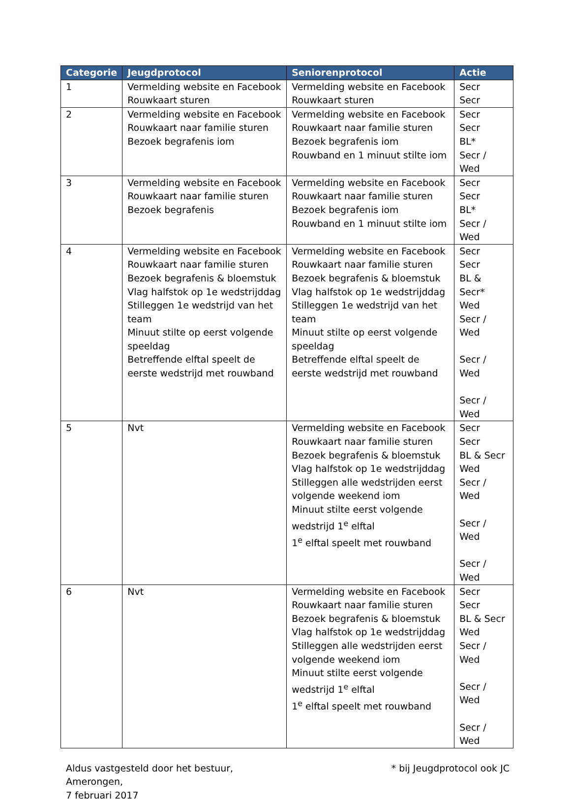| Categorie | Jeugdprotocol | Seniorenprotocol | Actie |
| --- | --- | --- | --- |
| 1 | Vermelding website en Facebook Rouwkaart sturen | Vermelding website en Facebook Rouwkaart sturen | Secr Secr |
| 2 | Vermelding website en Facebook Rouwkaart naar familie sturen Bezoek begrafenis iom | Vermelding website en Facebook Rouwkaart naar familie sturen Bezoek begrafenis iom Rouwband en 1 minuut stilte iom | Secr Secr BL* Secr / Wed |
| 3 | Vermelding website en Facebook Rouwkaart naar familie sturen Bezoek begrafenis | Vermelding website en Facebook Rouwkaart naar familie sturen Bezoek begrafenis iom Rouwband en 1 minuut stilte iom | Secr Secr BL* Secr / Wed |
| 4 | Vermelding website en Facebook Rouwkaart naar familie sturen Bezoek begrafenis & bloemstuk Vlag halfstok op 1e wedstrijddag Stilleggen 1e wedstrijd van het team Minuut stilte op eerst volgende speeldag Betreffende elftal speelt de eerste wedstrijd met rouwband | Vermelding website en Facebook Rouwkaart naar familie sturen Bezoek begrafenis & bloemstuk Vlag halfstok op 1e wedstrijddag Stilleggen 1e wedstrijd van het team Minuut stilte op eerst volgende speeldag Betreffende elftal speelt de eerste wedstrijd met rouwband | Secr Secr BL & Secr* Wed Secr / Wed Secr / Wed Secr / Wed |
| 5 | Nvt | Vermelding website en Facebook Rouwkaart naar familie sturen Bezoek begrafenis & bloemstuk Vlag halfstok op 1e wedstrijddag Stilleggen alle wedstrijden eerst volgende weekend iom Minuut stilte eerst volgende wedstrijd 1<sup>e</sup> elftal 1<sup>e</sup> elftal speelt met rouwband | Secr Secr BL & Secr Wed Secr / Wed Secr / Wed Secr / Wed |
| 6 | Nvt | Vermelding website en Facebook Rouwkaart naar familie sturen Bezoek begrafenis & bloemstuk Vlag halfstok op 1e wedstrijddag Stilleggen alle wedstrijden eerst volgende weekend iom Minuut stilte eerst volgende wedstrijd 1<sup>e</sup> elftal 1<sup>e</sup> elftal speelt met rouwband | Secr Secr BL & Secr Wed Secr / Wed Secr / Wed Secr / Wed |
Aldus vastgesteld door het bestuur,
Amerongen,
7 februari 2017
* bij Jeugdprotocol ook JC